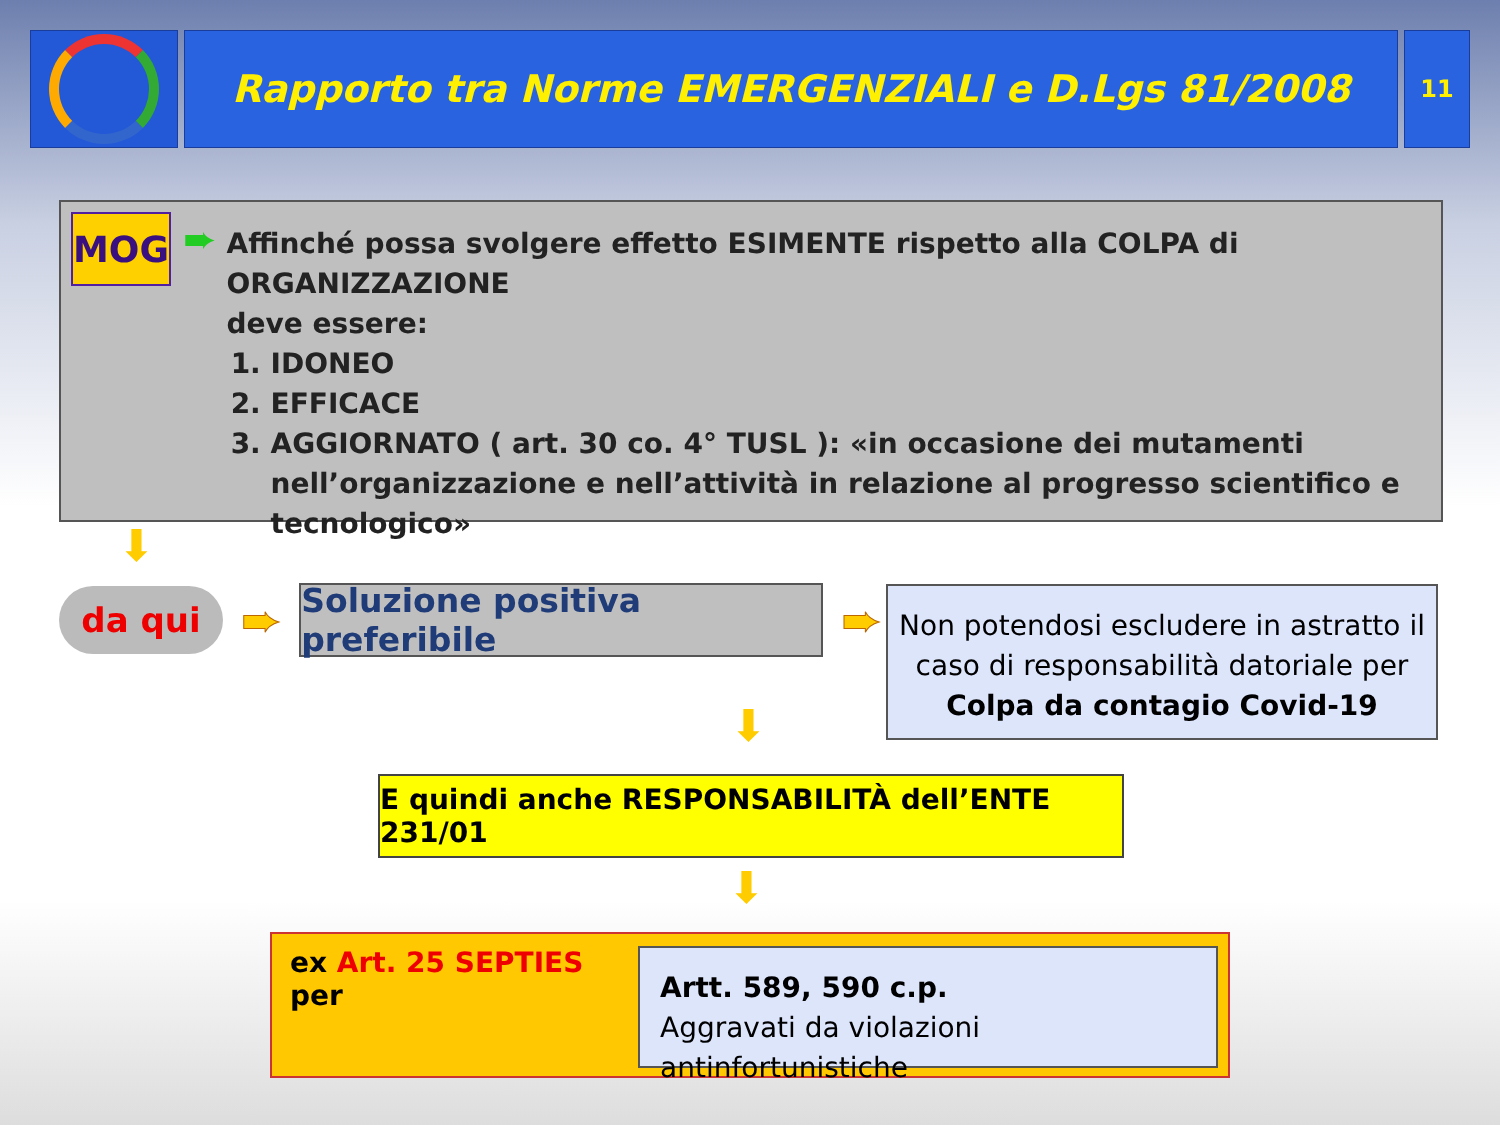Rapporto tra Norme EMERGENZIALI e D.Lgs 81/2008
11
MOG
➨
Affinché possa svolgere effetto ESIMENTE rispetto alla COLPA di ORGANIZZAZIONE
deve essere:
1. IDONEO
2. EFFICACE
3. AGGIORNATO ( art. 30 co. 4° TUSL ): «in occasione dei mutamenti nell’organizzazione e nell’attività in relazione al progresso scientifico e tecnologico»
⬇
da qui
➨
Soluzione positiva preferibile
➨
Non potendosi escludere in astratto il caso di responsabilità datoriale per Colpa da contagio Covid-19
⬇
E quindi anche RESPONSABILITÀ dell’ENTE 231/01
⬇
ex Art. 25 SEPTIES per
Artt. 589, 590 c.p.
Aggravati da violazioni antinfortunistiche